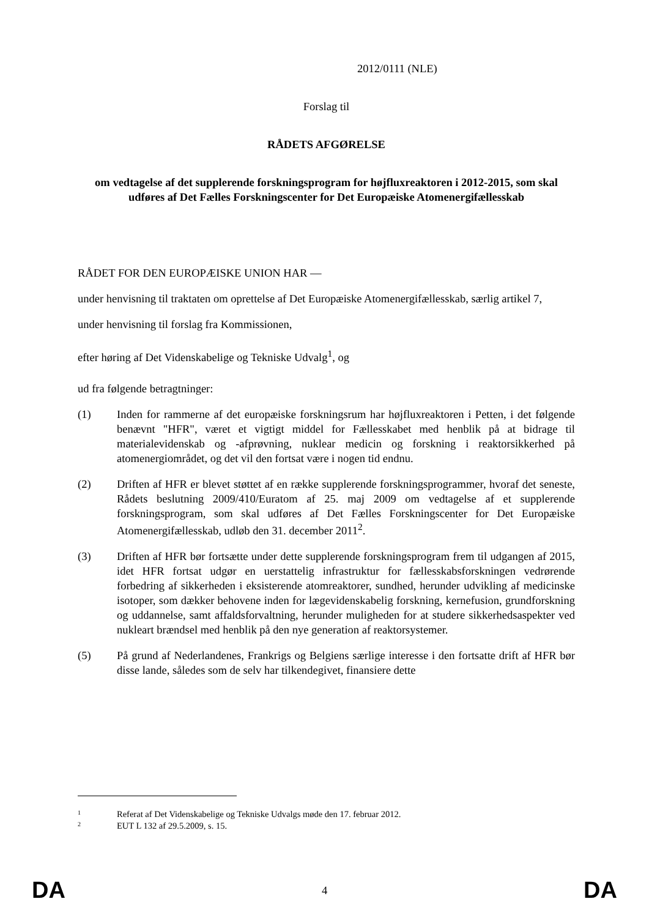2012/0111 (NLE)
Forslag til
RÅDETS AFGØRELSE
om vedtagelse af det supplerende forskningsprogram for højfluxreaktoren i 2012-2015, som skal udføres af Det Fælles Forskningscenter for Det Europæiske Atomenergifællesskab
RÅDET FOR DEN EUROPÆISKE UNION HAR —
under henvisning til traktaten om oprettelse af Det Europæiske Atomenergifællesskab, særlig artikel 7,
under henvisning til forslag fra Kommissionen,
efter høring af Det Videnskabelige og Tekniske Udvalg<sup>1</sup>, og
ud fra følgende betragtninger:
(1) Inden for rammerne af det europæiske forskningsrum har højfluxreaktoren i Petten, i det følgende benævnt "HFR", været et vigtigt middel for Fællesskabet med henblik på at bidrage til materialevidenskab og -afprøvning, nuklear medicin og forskning i reaktorsikkerhed på atomenergiområdet, og det vil den fortsat være i nogen tid endnu.
(2) Driften af HFR er blevet støttet af en række supplerende forskningsprogrammer, hvoraf det seneste, Rådets beslutning 2009/410/Euratom af 25. maj 2009 om vedtagelse af et supplerende forskningsprogram, som skal udføres af Det Fælles Forskningscenter for Det Europæiske Atomenergifællesskab, udløb den 31. december 2011<sup>2</sup>.
(3) Driften af HFR bør fortsætte under dette supplerende forskningsprogram frem til udgangen af 2015, idet HFR fortsat udgør en uerstattelig infrastruktur for fællesskabsforskningen vedrørende forbedring af sikkerheden i eksisterende atomreaktorer, sundhed, herunder udvikling af medicinske isotoper, som dækker behovene inden for lægevidenskabelig forskning, kernefusion, grundforskning og uddannelse, samt affaldsforvaltning, herunder muligheden for at studere sikkerhedsaspekter ved nukleart brændsel med henblik på den nye generation af reaktorsystemer.
(5) På grund af Nederlandenes, Frankrigs og Belgiens særlige interesse i den fortsatte drift af HFR bør disse lande, således som de selv har tilkendegivet, finansiere dette
1 Referat af Det Videnskabelige og Tekniske Udvalgs møde den 17. februar 2012.
2 EUT L 132 af 29.5.2009, s. 15.
DA 4 DA